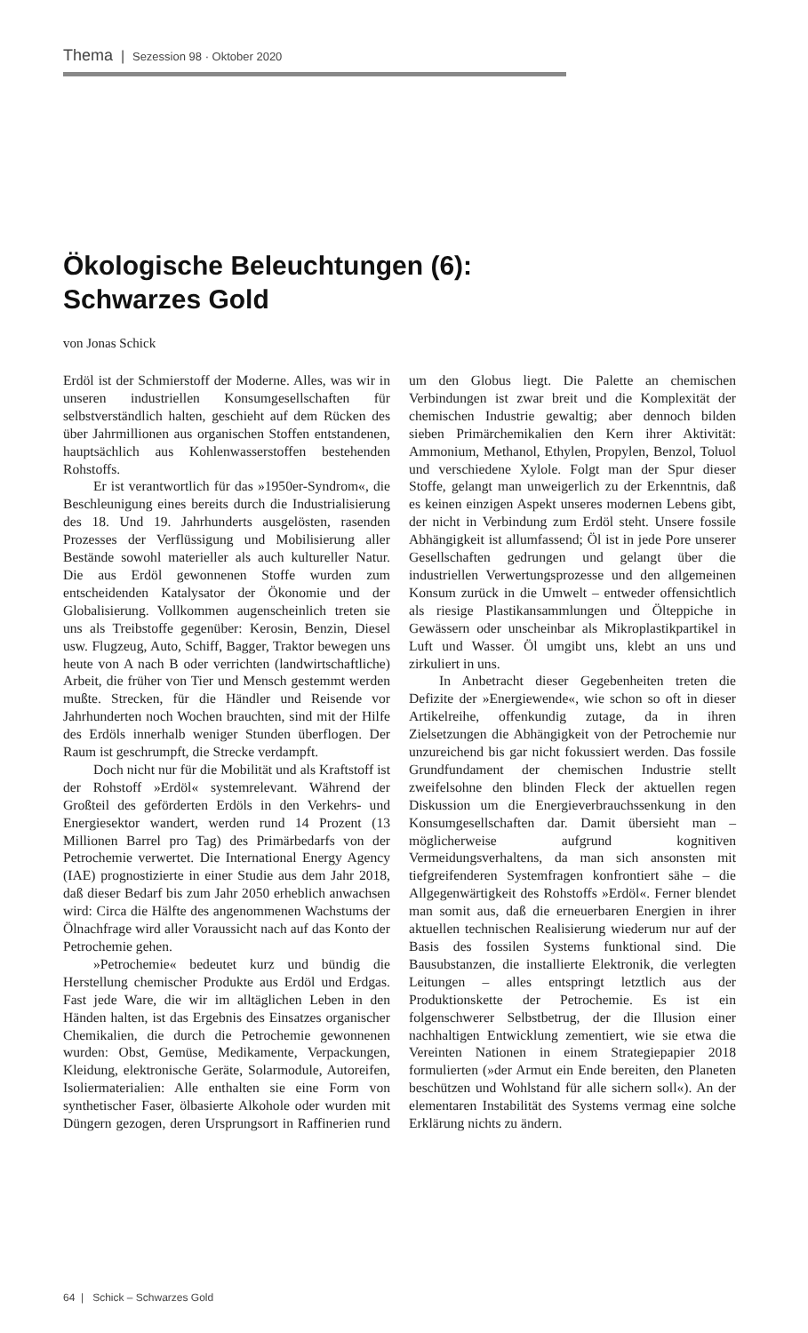Thema | Sezession 98 · Oktober 2020
Ökologische Beleuchtungen (6):
Schwarzes Gold
von Jonas Schick
Erdöl ist der Schmierstoff der Moderne. Alles, was wir in unseren industriellen Konsumgesellschaften für selbstverständlich halten, geschieht auf dem Rücken des über Jahrmillionen aus organischen Stoffen entstandenen, hauptsächlich aus Kohlenwasserstoffen bestehenden Rohstoffs.
Er ist verantwortlich für das »1950er-Syndrom«, die Beschleunigung eines bereits durch die Industrialisierung des 18. Und 19. Jahrhunderts ausgelösten, rasenden Prozesses der Verflüssigung und Mobilisierung aller Bestände sowohl materieller als auch kultureller Natur. Die aus Erdöl gewonnenen Stoffe wurden zum entscheidenden Katalysator der Ökonomie und der Globalisierung. Vollkommen augenscheinlich treten sie uns als Treibstoffe gegenüber: Kerosin, Benzin, Diesel usw. Flugzeug, Auto, Schiff, Bagger, Traktor bewegen uns heute von A nach B oder verrichten (landwirtschaftliche) Arbeit, die früher von Tier und Mensch gestemmt werden mußte. Strecken, für die Händler und Reisende vor Jahrhunderten noch Wochen brauchten, sind mit der Hilfe des Erdöls innerhalb weniger Stunden überflogen. Der Raum ist geschrumpft, die Strecke verdampft.
Doch nicht nur für die Mobilität und als Kraftstoff ist der Rohstoff »Erdöl« systemrelevant. Während der Großteil des geförderten Erdöls in den Verkehrs- und Energiesektor wandert, werden rund 14 Prozent (13 Millionen Barrel pro Tag) des Primärbedarfs von der Petrochemie verwertet. Die International Energy Agency (IAE) prognostizierte in einer Studie aus dem Jahr 2018, daß dieser Bedarf bis zum Jahr 2050 erheblich anwachsen wird: Circa die Hälfte des angenommenen Wachstums der Ölnachfrage wird aller Voraussicht nach auf das Konto der Petrochemie gehen.
»Petrochemie« bedeutet kurz und bündig die Herstellung chemischer Produkte aus Erdöl und Erdgas. Fast jede Ware, die wir im alltäglichen Leben in den Händen halten, ist das Ergebnis des Einsatzes organischer Chemikalien, die durch die Petrochemie gewonnenen wurden: Obst, Gemüse, Medikamente, Verpackungen, Kleidung, elektronische Geräte, Solarmodule, Autoreifen, Isoliermaterialien: Alle enthalten sie eine Form von synthetischer Faser, ölbasierte Alkohole oder wurden mit Düngern gezogen, deren Ursprungsort in Raffinerien rund um den Globus liegt. Die Palette an chemischen Verbindungen ist zwar breit und die Komplexität der chemischen Industrie gewaltig; aber dennoch bilden sieben Primärchemikalien den Kern ihrer Aktivität: Ammonium, Methanol, Ethylen, Propylen, Benzol, Toluol und verschiedene Xylole. Folgt man der Spur dieser Stoffe, gelangt man unweigerlich zu der Erkenntnis, daß es keinen einzigen Aspekt unseres modernen Lebens gibt, der nicht in Verbindung zum Erdöl steht. Unsere fossile Abhängigkeit ist allumfassend; Öl ist in jede Pore unserer Gesellschaften gedrungen und gelangt über die industriellen Verwertungsprozesse und den allgemeinen Konsum zurück in die Umwelt – entweder offensichtlich als riesige Plastikansammlungen und Ölteppiche in Gewässern oder unscheinbar als Mikroplastikpartikel in Luft und Wasser. Öl umgibt uns, klebt an uns und zirkuliert in uns.
In Anbetracht dieser Gegebenheiten treten die Defizite der »Energiewende«, wie schon so oft in dieser Artikelreihe, offenkundig zutage, da in ihren Zielsetzungen die Abhängigkeit von der Petrochemie nur unzureichend bis gar nicht fokussiert werden. Das fossile Grundfundament der chemischen Industrie stellt zweifelsohne den blinden Fleck der aktuellen regen Diskussion um die Energieverbrauchssenkung in den Konsumgesellschaften dar. Damit übersieht man – möglicherweise aufgrund kognitiven Vermeidungsverhaltens, da man sich ansonsten mit tiefgreifenderen Systemfragen konfrontiert sähe – die Allgegenwärtigkeit des Rohstoffs »Erdöl«. Ferner blendet man somit aus, daß die erneuerbaren Energien in ihrer aktuellen technischen Realisierung wiederum nur auf der Basis des fossilen Systems funktional sind. Die Bausubstanzen, die installierte Elektronik, die verlegten Leitungen – alles entspringt letztlich aus der Produktionskette der Petrochemie. Es ist ein folgenschwerer Selbstbetrug, der die Illusion einer nachhaltigen Entwicklung zementiert, wie sie etwa die Vereinten Nationen in einem Strategiepapier 2018 formulierten (»der Armut ein Ende bereiten, den Planeten beschützen und Wohlstand für alle sichern soll«). An der elementaren Instabilität des Systems vermag eine solche Erklärung nichts zu ändern.
64 | Schick – Schwarzes Gold